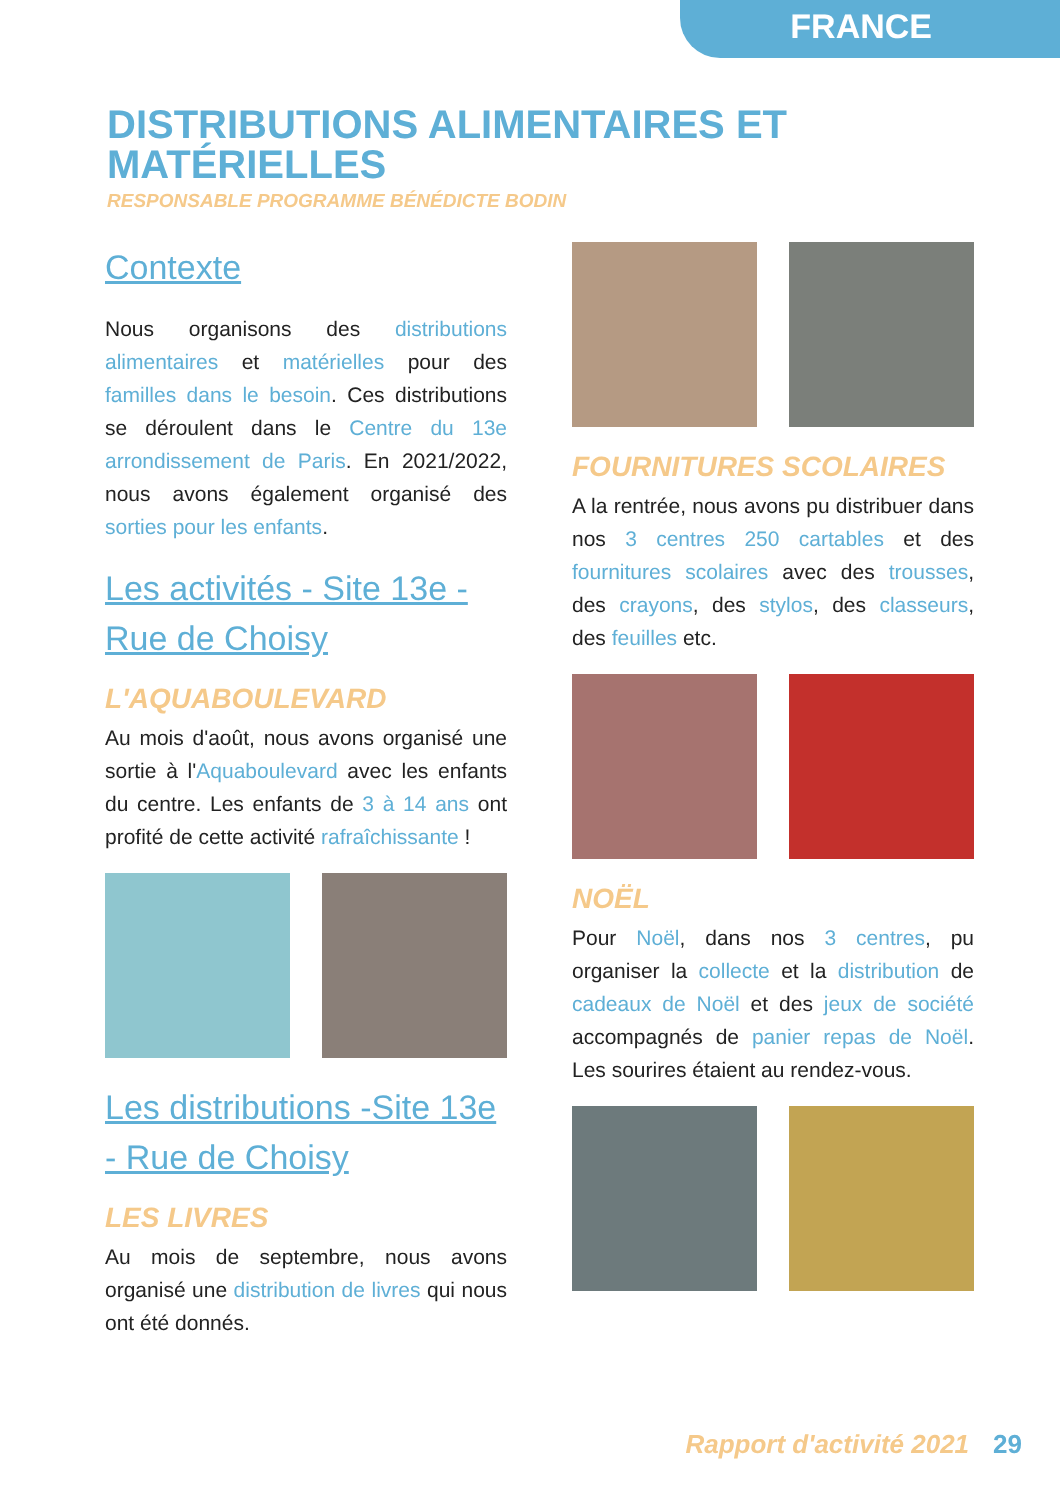FRANCE
DISTRIBUTIONS ALIMENTAIRES ET MATÉRIELLES
RESPONSABLE PROGRAMME BÉNÉDICTE BODIN
Contexte
Nous organisons des distributions alimentaires et matérielles pour des familles dans le besoin. Ces distributions se déroulent dans le Centre du 13e arrondissement de Paris. En 2021/2022, nous avons également organisé des sorties pour les enfants.
Les activités - Site 13e - Rue de Choisy
L'AQUABOULEVARD
Au mois d'août, nous avons organisé une sortie à l'Aquaboulevard avec les enfants du centre. Les enfants de 3 à 14 ans ont profité de cette activité rafraîchissante !
Les distributions -Site 13e - Rue de Choisy
LES LIVRES
Au mois de septembre, nous avons organisé une distribution de livres qui nous ont été donnés.
FOURNITURES SCOLAIRES
A la rentrée, nous avons pu distribuer dans nos 3 centres 250 cartables et des fournitures scolaires avec des trousses, des crayons, des stylos, des classeurs, des feuilles etc.
NOËL
Pour Noël, dans nos 3 centres, pu organiser la collecte et la distribution de cadeaux de Noël et des jeux de société accompagnés de panier repas de Noël. Les sourires étaient au rendez-vous.
Rapport d'activité 2021 29